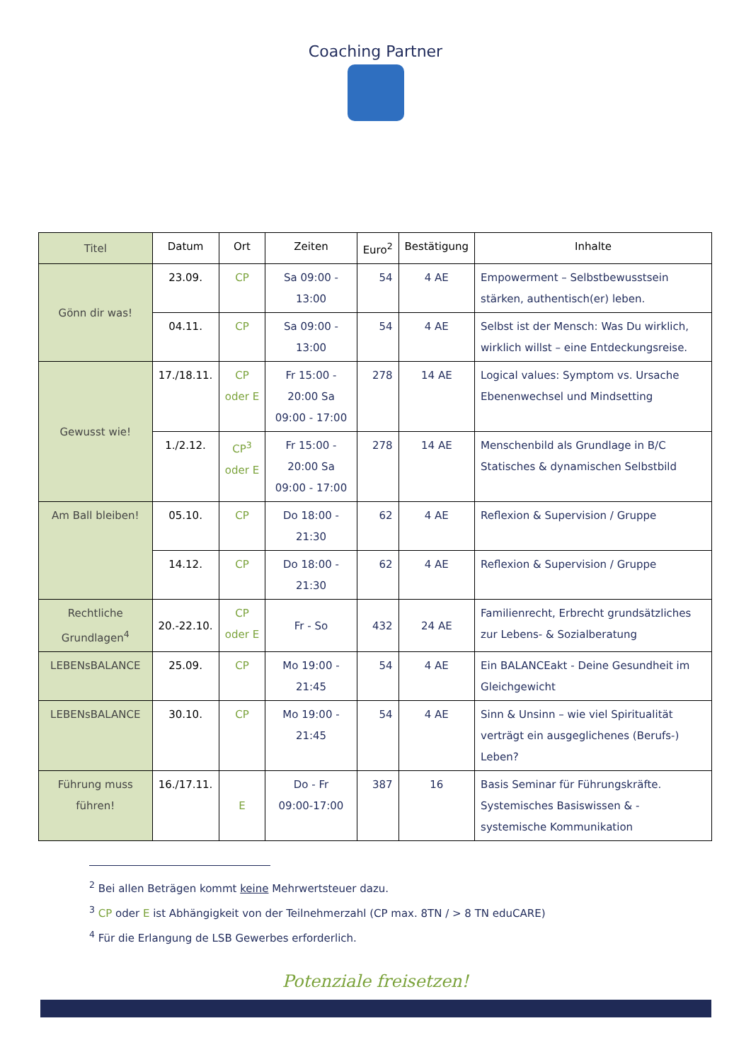Coaching Partner
| Titel | Datum | Ort | Zeiten | Euro<sup>2</sup> | Bestätigung | Inhalte |
| --- | --- | --- | --- | --- | --- | --- |
| Gönn dir was! | 23.09. | CP | Sa 09:00 - 13:00 | 54 | 4 AE | Empowerment – Selbstbewusstsein stärken, authentisch(er) leben. |
| | 04.11. | CP | Sa 09:00 - 13:00 | 54 | 4 AE | Selbst ist der Mensch: Was Du wirklich, wirklich willst – eine Entdeckungsreise. |
| Gewusst wie! | 17./18.11. | CP oder E | Fr 15:00 - 20:00 Sa 09:00 - 17:00 | 278 | 14 AE | Logical values: Symptom vs. Ursache Ebenenwechsel und Mindsetting |
| | 1./2.12. | CP<sup>3</sup> oder E | Fr 15:00 - 20:00 Sa 09:00 - 17:00 | 278 | 14 AE | Menschenbild als Grundlage in B/C Statisches & dynamischen Selbstbild |
| Am Ball bleiben! | 05.10. | CP | Do 18:00 - 21:30 | 62 | 4 AE | Reflexion & Supervision / Gruppe |
| | 14.12. | CP | Do 18:00 - 21:30 | 62 | 4 AE | Reflexion & Supervision / Gruppe |
| Rechtliche Grundlagen<sup>4</sup> | 20.-22.10. | CP oder E | Fr - So | 432 | 24 AE | Familienrecht, Erbrecht grundsätzliches zur Lebens- & Sozialberatung |
| LEBENsBALANCE | 25.09. | CP | Mo 19:00 - 21:45 | 54 | 4 AE | Ein BALANCEakt - Deine Gesundheit im Gleichgewicht |
| LEBENsBALANCE | 30.10. | CP | Mo 19:00 - 21:45 | 54 | 4 AE | Sinn & Unsinn – wie viel Spiritualität verträgt ein ausgeglichenes (Berufs-) Leben? |
| Führung muss führen! | 16./17.11. | E | Do - Fr 09:00-17:00 | 387 | 16 | Basis Seminar für Führungskräfte. Systemisches Basiswissen & - systemische Kommunikation |
<sup>2</sup> Bei allen Beträgen kommt keine Mehrwertsteuer dazu.
<sup>3</sup> CP oder E ist Abhängigkeit von der Teilnehmerzahl (CP max. 8TN / > 8 TN eduCARE)
<sup>4</sup> Für die Erlangung de LSB Gewerbes erforderlich.
Potenziale freisetzen!